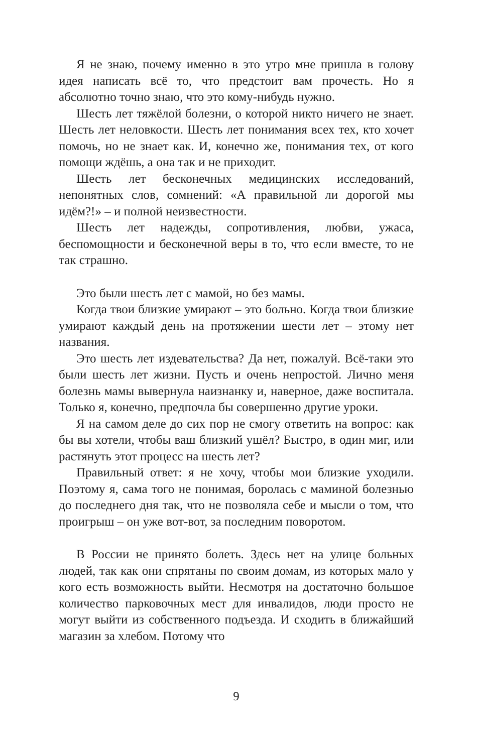Я не знаю, почему именно в это утро мне пришла в голову идея написать всё то, что предстоит вам прочесть. Но я абсолютно точно знаю, что это кому-нибудь нужно.
Шесть лет тяжёлой болезни, о которой никто ничего не знает. Шесть лет неловкости. Шесть лет понимания всех тех, кто хочет помочь, но не знает как. И, конечно же, понимания тех, от кого помощи ждёшь, а она так и не приходит.
Шесть лет бесконечных медицинских исследований, непонятных слов, сомнений: «А правильной ли дорогой мы идём?!» – и полной неизвестности.
Шесть лет надежды, сопротивления, любви, ужаса, беспомощности и бесконечной веры в то, что если вместе, то не так страшно.
Это были шесть лет с мамой, но без мамы.
Когда твои близкие умирают – это больно. Когда твои близкие умирают каждый день на протяжении шести лет – этому нет названия.
Это шесть лет издевательства? Да нет, пожалуй. Всё-таки это были шесть лет жизни. Пусть и очень непростой. Лично меня болезнь мамы вывернула наизнанку и, наверное, даже воспитала. Только я, конечно, предпочла бы совершенно другие уроки.
Я на самом деле до сих пор не смогу ответить на вопрос: как бы вы хотели, чтобы ваш близкий ушёл? Быстро, в один миг, или растянуть этот процесс на шесть лет?
Правильный ответ: я не хочу, чтобы мои близкие уходили. Поэтому я, сама того не понимая, боролась с маминой болезнью до последнего дня так, что не позволяла себе и мысли о том, что проигрыш – он уже вот-вот, за последним поворотом.
В России не принято болеть. Здесь нет на улице больных людей, так как они спрятаны по своим домам, из которых мало у кого есть возможность выйти. Несмотря на достаточно большое количество парковочных мест для инвалидов, люди просто не могут выйти из собственного подъезда. И сходить в ближайший магазин за хлебом. Потому что
9